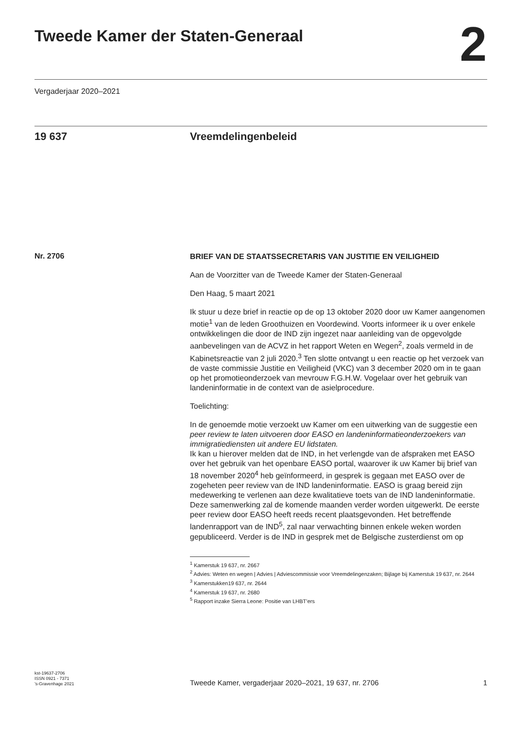Tweede Kamer der Staten-Generaal
2
Vergaderjaar 2020–2021
19 637 Vreemdelingenbeleid
Nr. 2706
BRIEF VAN DE STAATSSECRETARIS VAN JUSTITIE EN VEILIGHEID
Aan de Voorzitter van de Tweede Kamer der Staten-Generaal
Den Haag, 5 maart 2021
Ik stuur u deze brief in reactie op de op 13 oktober 2020 door uw Kamer aangenomen motie<sup>1</sup> van de leden Groothuizen en Voordewind. Voorts informeer ik u over enkele ontwikkelingen die door de IND zijn ingezet naar aanleiding van de opgevolgde aanbevelingen van de ACVZ in het rapport Weten en Wegen<sup>2</sup>, zoals vermeld in de Kabinetsreactie van 2 juli 2020.<sup>3</sup> Ten slotte ontvangt u een reactie op het verzoek van de vaste commissie Justitie en Veiligheid (VKC) van 3 december 2020 om in te gaan op het promotieonderzoek van mevrouw F.G.H.W. Vogelaar over het gebruik van landeninformatie in de context van de asielprocedure.
Toelichting:
In de genoemde motie verzoekt uw Kamer om een uitwerking van de suggestie een peer review te laten uitvoeren door EASO en landeninformatieonderzoekers van immigratiediensten uit andere EU lidstaten.
Ik kan u hierover melden dat de IND, in het verlengde van de afspraken met EASO over het gebruik van het openbare EASO portal, waarover ik uw Kamer bij brief van 18 november 2020<sup>4</sup> heb geïnformeerd, in gesprek is gegaan met EASO over de zogeheten peer review van de IND landeninformatie. EASO is graag bereid zijn medewerking te verlenen aan deze kwalitatieve toets van de IND landeninformatie. Deze samenwerking zal de komende maanden verder worden uitgewerkt. De eerste peer review door EASO heeft reeds recent plaatsgevonden. Het betreffende landenrapport van de IND<sup>5</sup>, zal naar verwachting binnen enkele weken worden gepubliceerd. Verder is de IND in gesprek met de Belgische zusterdienst om op
<sup>1</sup> Kamerstuk 19 637, nr. 2667
<sup>2</sup> Advies: Weten en wegen | Advies | Adviescommissie voor Vreemdelingenzaken; Bijlage bij Kamerstuk 19 637, nr. 2644
<sup>3</sup> Kamerstukken19 637, nr. 2644
<sup>4</sup> Kamerstuk 19 637, nr. 2680
<sup>5</sup> Rapport inzake Sierra Leone: Positie van LHBT’ers
kst-19637-2706
ISSN 0921 - 7371
’s-Gravenhage 2021
Tweede Kamer, vergaderjaar 2020–2021, 19 637, nr. 2706
1